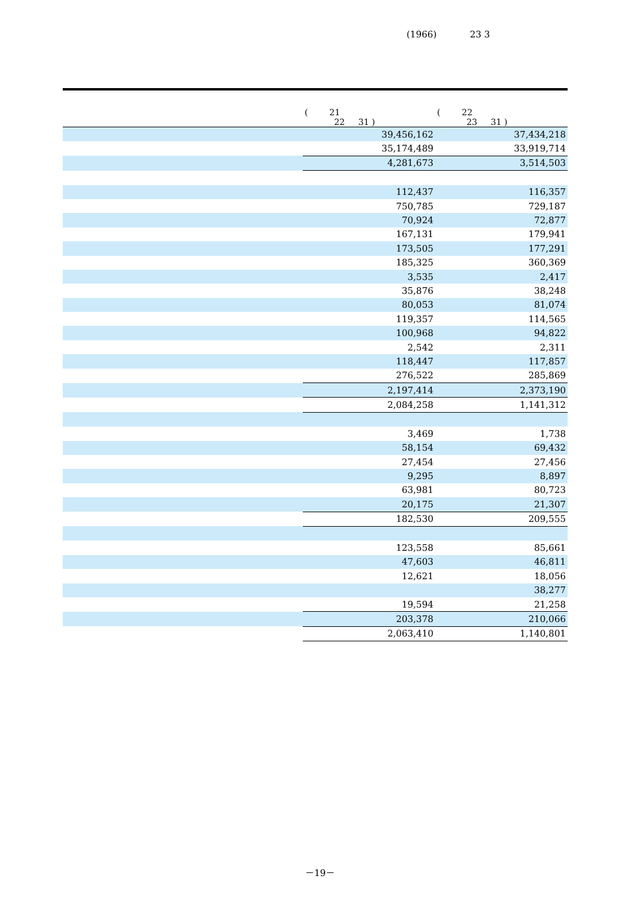(1966) 23 3
| | ( 21 22 31 ) | ( 22 23 31 ) |
| --- | --- | --- |
| | 39,456,162 | 37,434,218 |
| | 35,174,489 | 33,919,714 |
| | 4,281,673 | 3,514,503 |
| | 112,437 | 116,357 |
| | 750,785 | 729,187 |
| | 70,924 | 72,877 |
| | 167,131 | 179,941 |
| | 173,505 | 177,291 |
| | 185,325 | 360,369 |
| | 3,535 | 2,417 |
| | 35,876 | 38,248 |
| | 80,053 | 81,074 |
| | 119,357 | 114,565 |
| | 100,968 | 94,822 |
| | 2,542 | 2,311 |
| | 118,447 | 117,857 |
| | 276,522 | 285,869 |
| | 2,197,414 | 2,373,190 |
| | 2,084,258 | 1,141,312 |
| | 3,469 | 1,738 |
| | 58,154 | 69,432 |
| | 27,454 | 27,456 |
| | 9,295 | 8,897 |
| | 63,981 | 80,723 |
| | 20,175 | 21,307 |
| | 182,530 | 209,555 |
| | 123,558 | 85,661 |
| | 47,603 | 46,811 |
| | 12,621 | 18,056 |
| | | 38,277 |
| | 19,594 | 21,258 |
| | 203,378 | 210,066 |
| | 2,063,410 | 1,140,801 |
－19－